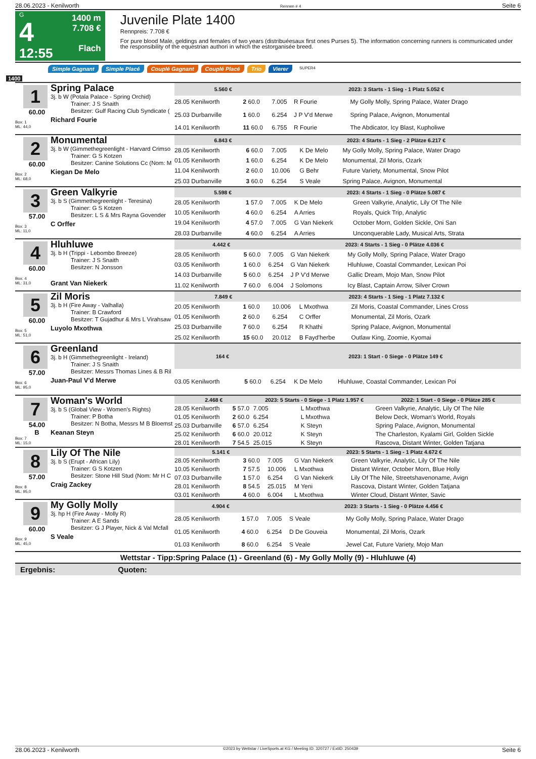28.06.2023 - Kenilworth Rennen # 4 Seite 6
G
4
12:55
1400 m
7.708 €
Flach
Juvenile Plate 1400
Rennpreis: 7.708 €
For pure blood Male, geldings and females of two years (distribuéesaux first ones Purses 5). The information concerning runners is communicated under the responsibility of the equestrian authori in which the estorganisée breed.
Simple Gagnant Simple Placé Couplé Gagnant Couplé Placé Trio Vierer SUPER4
1400
1
60.00
Box: 1
ML: 44,0
Spring Palace
3j. b W (Potala Palace - Spring Orchid)
Trainer: J S Snaith
Besitzer: Gulf Racing Club Syndicate (
Richard Fourie
| 5.560 € | | 2023: 3 Starts - 1 Sieg - 1 Platz 5.052 € | | |
| --- | --- | --- | --- | --- |
| 28.05 Kenilworth | 2 60.0 | 7.005 | R Fourie | My Golly Molly, Spring Palace, Water Drago |
| 25.03 Durbanville | 1 60.0 | 6.254 | J P V'd Merwe | Spring Palace, Avignon, Monumental |
| 14.01 Kenilworth | 11 60.0 | 6.755 | R Fourie | The Abdicator, Icy Blast, Kupholiwe |
2
60.00
Box: 2
ML: 68,0
Monumental
3j. b W (Gimmethegreenlight - Harvard Crimso
Trainer: G S Kotzen
Besitzer: Canine Solutions Cc (Nom: M
Kiegan De Melo
| 6.843 € | | 2023: 4 Starts - 1 Sieg - 2 Plätze 6.217 € | | |
| --- | --- | --- | --- | --- |
| 28.05 Kenilworth | 6 60.0 | 7.005 | K De Melo | My Golly Molly, Spring Palace, Water Drago |
| 01.05 Kenilworth | 1 60.0 | 6.254 | K De Melo | Monumental, Zil Moris, Ozark |
| 11.04 Kenilworth | 2 60.0 | 10.006 | G Behr | Future Variety, Monumental, Snow Pilot |
| 25.03 Durbanville | 3 60.0 | 6.254 | S Veale | Spring Palace, Avignon, Monumental |
3
57.00
Box: 3
ML: 11,0
Green Valkyrie
3j. b S (Gimmethegreenlight - Teresina)
Trainer: G S Kotzen
Besitzer: L S & Mrs Rayna Govender
C Orffer
| 5.598 € | | 2023: 4 Starts - 1 Sieg - 0 Plätze 5.087 € | | |
| --- | --- | --- | --- | --- |
| 28.05 Kenilworth | 1 57.0 | 7.005 | K De Melo | Green Valkyrie, Analytic, Lily Of The Nile |
| 10.05 Kenilworth | 4 60.0 | 6.254 | A Arries | Royals, Quick Trip, Analytic |
| 19.04 Kenilworth | 4 57.0 | 7.005 | G Van Niekerk | October Morn, Golden Sickle, Oni San |
| 28.03 Durbanville | 4 60.0 | 6.254 | A Arries | Unconquerable Lady, Musical Arts, Strata |
4
60.00
Box: 4
ML: 31,0
Hluhluwe
3j. b H (Trippi - Lebombo Breeze)
Trainer: J S Snaith
Besitzer: N Jonsson
Grant Van Niekerk
| 4.442 € | | 2023: 4 Starts - 1 Sieg - 0 Plätze 4.036 € | | |
| --- | --- | --- | --- | --- |
| 28.05 Kenilworth | 5 60.0 | 7.005 | G Van Niekerk | My Golly Molly, Spring Palace, Water Drago |
| 03.05 Kenilworth | 1 60.0 | 6.254 | G Van Niekerk | Hluhluwe, Coastal Commander, Lexican Poi |
| 14.03 Durbanville | 5 60.0 | 6.254 | J P V'd Merwe | Gallic Dream, Mojo Man, Snow Pilot |
| 11.02 Kenilworth | 7 60.0 | 6.004 | J Solomons | Icy Blast, Captain Arrow, Silver Crown |
5
60.00
Box: 5
ML: 51,0
Zil Moris
3j. b H (Fire Away - Valhalla)
Trainer: B Crawford
Besitzer: T Gujadhur & Mrs L Virahsaw
Luyolo Mxothwa
| 7.849 € | | 2023: 4 Starts - 1 Sieg - 1 Platz 7.132 € | | |
| --- | --- | --- | --- | --- |
| 20.05 Kenilworth | 1 60.0 | 10.006 | L Mxothwa | Zil Moris, Coastal Commander, Lines Cross |
| 01.05 Kenilworth | 2 60.0 | 6.254 | C Orffer | Monumental, Zil Moris, Ozark |
| 25.03 Durbanville | 7 60.0 | 6.254 | R Khathi | Spring Palace, Avignon, Monumental |
| 25.02 Kenilworth | 15 60.0 | 20.012 | B Fayd'herbe | Outlaw King, Zoomie, Kyomai |
6
57.00
Box: 6
ML: 95,0
Greenland
3j. b H (Gimmethegreenlight - Ireland)
Trainer: J S Snaith
Besitzer: Messrs Thomas Lines & B Ril
Juan-Paul V'd Merwe
| 164 € | | 2023: 1 Start - 0 Siege - 0 Plätze 149 € | | |
| --- | --- | --- | --- | --- |
| 03.05 Kenilworth | 5 60.0 | 6.254 | K De Melo | Hluhluwe, Coastal Commander, Lexican Poi |
7
54.00
B
Box: 7
ML: 15,0
Woman's World
3j. b S (Global View - Women's Rights)
Trainer: P Botha
Besitzer: N Botha, Messrs M B Bloemst
Keanan Steyn
| 2.468 € | | 2023: 5 Starts - 0 Siege - 1 Platz 1.957 € | | | 2022: 1 Start - 0 Siege - 0 Plätze 285 € |
| --- | --- | --- | --- | --- | --- |
| 28.05 Kenilworth | 5 57.0 | 7.005 | L Mxothwa | Green Valkyrie, Analytic, Lily Of The Nile | |
| 01.05 Kenilworth | 2 60.0 | 6.254 | L Mxothwa | Below Deck, Woman's World, Royals | |
| 25.03 Durbanville | 6 57.0 | 6.254 | K Steyn | Spring Palace, Avignon, Monumental | |
| 25.02 Kenilworth | 6 60.0 | 20.012 | K Steyn | The Charleston, Kyalami Girl, Golden Sickle | |
| 28.01 Kenilworth | 7 54.5 | 25.015 | K Steyn | Rascova, Distant Winter, Golden Tatjana | |
8
57.00
Box: 8
ML: 95,0
Lily Of The Nile
3j. b S (Erupt - African Lily)
Trainer: G S Kotzen
Besitzer: Stone Hill Stud (Nom: Mr H C
Craig Zackey
| 5.141 € | | 2023: 5 Starts - 1 Sieg - 1 Platz 4.672 € | | |
| --- | --- | --- | --- | --- |
| 28.05 Kenilworth | 3 60.0 | 7.005 | G Van Niekerk | Green Valkyrie, Analytic, Lily Of The Nile |
| 10.05 Kenilworth | 7 57.5 | 10.006 | L Mxothwa | Distant Winter, October Morn, Blue Holly |
| 07.03 Durbanville | 1 57.0 | 6.254 | G Van Niekerk | Lily Of The Nile, Streetshavenoname, Avign |
| 28.01 Kenilworth | 8 54.5 | 25.015 | M Yeni | Rascova, Distant Winter, Golden Tatjana |
| 03.01 Kenilworth | 4 60.0 | 6.004 | L Mxothwa | Winter Cloud, Distant Winter, Savic |
9
60.00
Box: 9
ML: 45,0
My Golly Molly
3j. hp H (Fire Away - Molly R)
Trainer: A E Sands
Besitzer: G J Player, Nick & Val Mcfall
S Veale
| 4.904 € | | 2023: 3 Starts - 1 Sieg - 0 Plätze 4.456 € | | |
| --- | --- | --- | --- | --- |
| 28.05 Kenilworth | 1 57.0 | 7.005 | S Veale | My Golly Molly, Spring Palace, Water Drago |
| 01.05 Kenilworth | 4 60.0 | 6.254 | D De Gouveia | Monumental, Zil Moris, Ozark |
| 01.03 Kenilworth | 8 60.0 | 6.254 | S Veale | Jewel Cat, Future Variety, Mojo Man |
Wettstar - Tipp:Spring Palace (1) - Greenland (6) - My Golly Molly (9) - Hluhluwe (4)
Ergebnis: Quoten:
28.06.2023 - Kenilworth ©2023 by Wettstar / LiveSports.at KG / Meeting ID: 320727 / ExtID: 250439 Seite 6